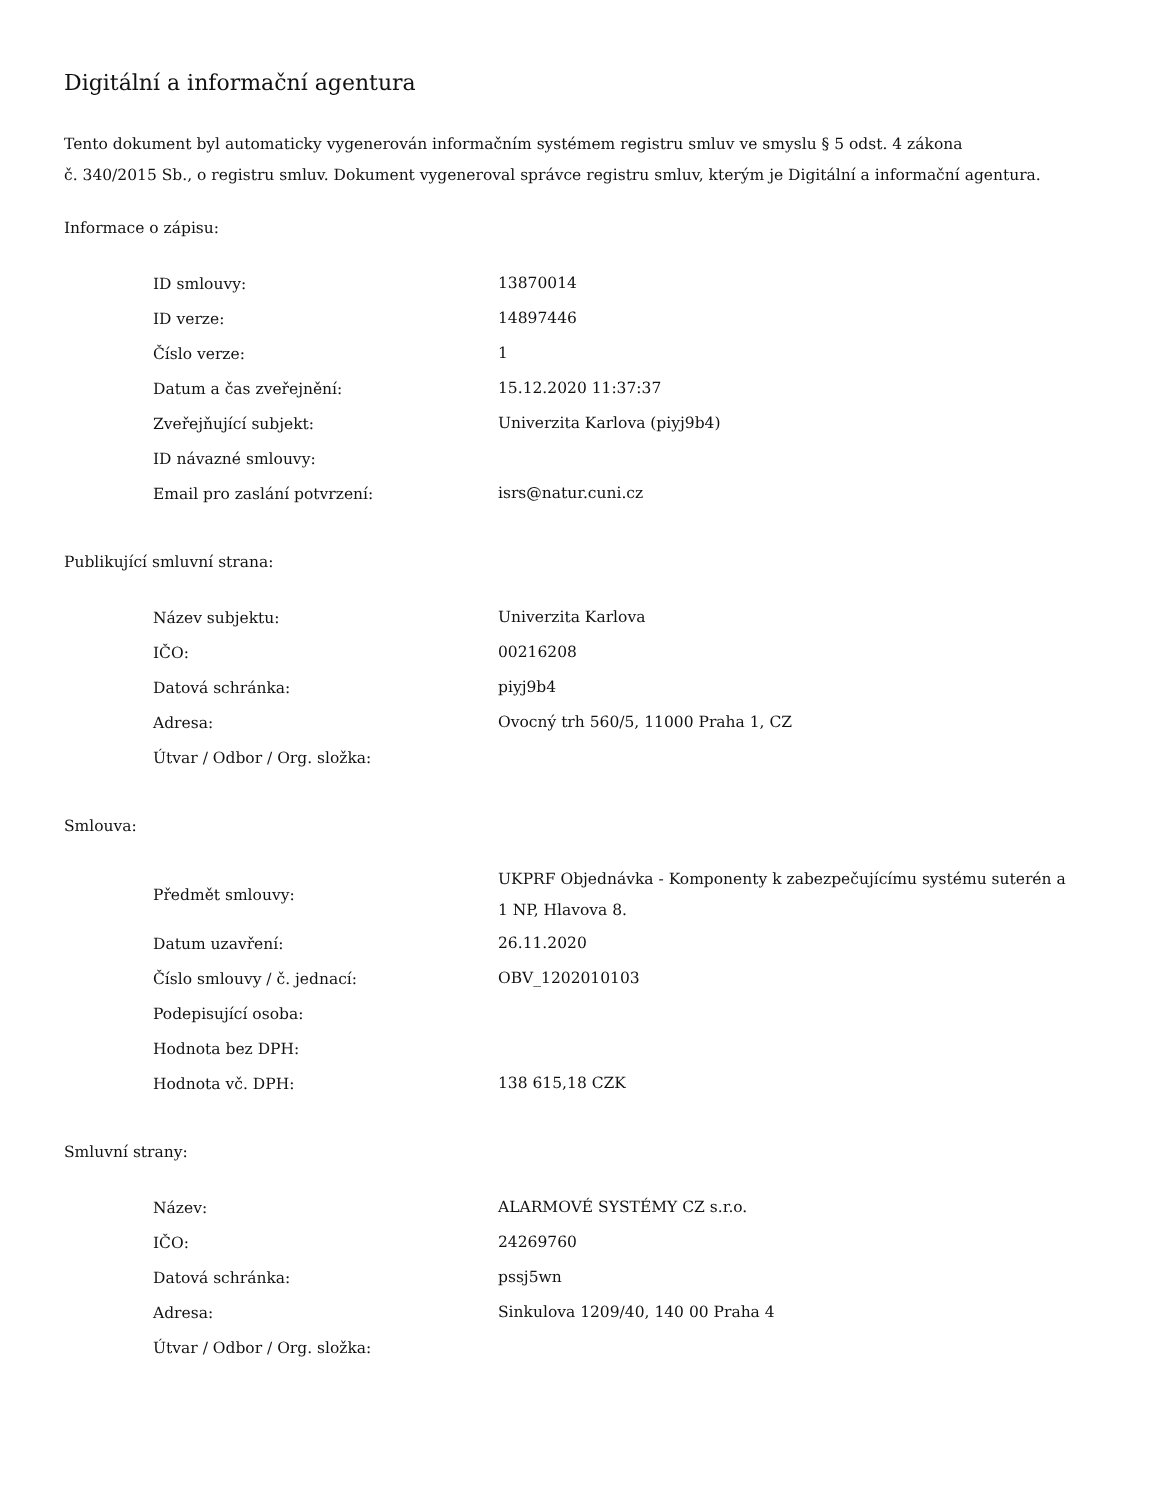Digitální a informační agentura
Tento dokument byl automaticky vygenerován informačním systémem registru smluv ve smyslu § 5 odst. 4 zákona
č. 340/2015 Sb., o registru smluv. Dokument vygeneroval správce registru smluv, kterým je Digitální a informační agentura.
Informace o zápisu:
| ID smlouvy: | 13870014 |
| ID verze: | 14897446 |
| Číslo verze: | 1 |
| Datum a čas zveřejnění: | 15.12.2020 11:37:37 |
| Zveřejňující subjekt: | Univerzita Karlova (piyj9b4) |
| ID návazné smlouvy: | |
| Email pro zaslání potvrzení: | isrs@natur.cuni.cz |
Publikující smluvní strana:
| Název subjektu: | Univerzita Karlova |
| IČO: | 00216208 |
| Datová schránka: | piyj9b4 |
| Adresa: | Ovocný trh 560/5, 11000 Praha 1, CZ |
| Útvar / Odbor / Org. složka: | |
Smlouva:
| Předmět smlouvy: | UKPRF Objednávka - Komponenty k zabezpečujícímu systému suterén a 1 NP, Hlavova 8. |
| Datum uzavření: | 26.11.2020 |
| Číslo smlouvy / č. jednací: | OBV_1202010103 |
| Podepisující osoba: | |
| Hodnota bez DPH: | |
| Hodnota vč. DPH: | 138 615,18 CZK |
Smluvní strany:
| Název: | ALARMOVÉ SYSTÉMY CZ s.r.o. |
| IČO: | 24269760 |
| Datová schránka: | pssj5wn |
| Adresa: | Sinkulova 1209/40, 140 00 Praha 4 |
| Útvar / Odbor / Org. složka: | |